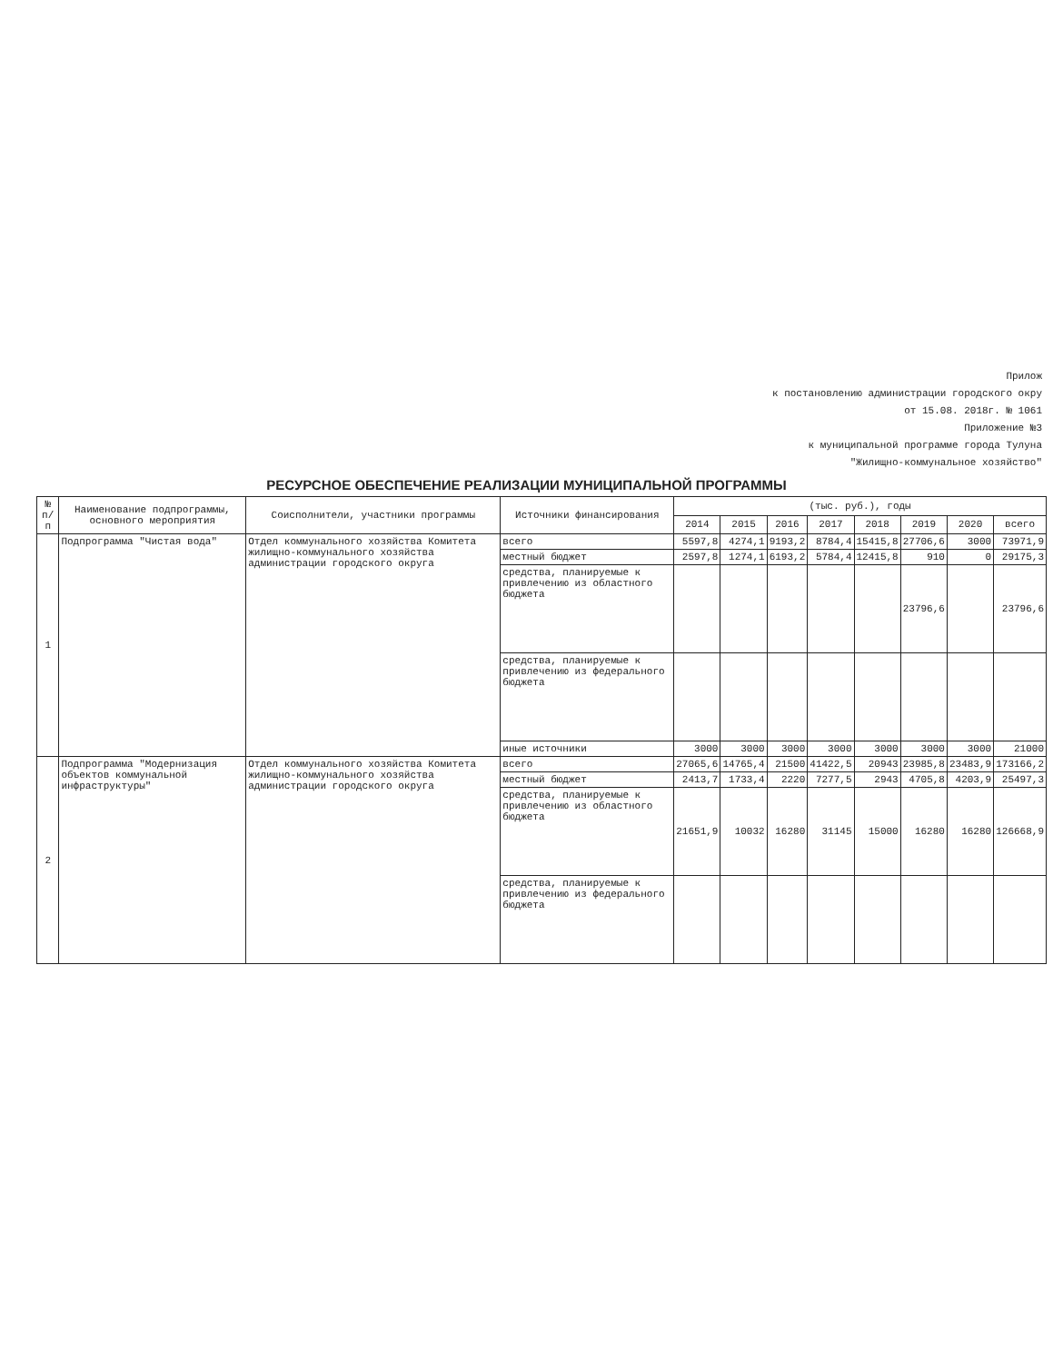Прилож
к постановлению администрации городского окру
от 15.08. 2018г. № 1061
Приложение №3
к муниципальной программе города Тулуна
"Жилищно-коммунальное хозяйство"
РЕСУРСНОЕ ОБЕСПЕЧЕНИЕ РЕАЛИЗАЦИИ МУНИЦИПАЛЬНОЙ ПРОГРАММЫ
| № п/п | Наименование подпрограммы, основного мероприятия | Соисполнители, участники программы | Источники финансирования | (тыс. руб.), годы | | | | | | | |
| --- | --- | --- | --- | --- | --- | --- | --- | --- | --- | --- | --- |
| | | | | 2014 | 2015 | 2016 | 2017 | 2018 | 2019 | 2020 | всего |
| 1 | Подпрограмма "Чистая вода" | Отдел коммунального хозяйства Комитета жилищно-коммунального хозяйства администрации городского округа | всего | 5597,8 | 4274,1 | 9193,2 | 8784,4 | 15415,8 | 27706,6 | 3000 | 73971,9 |
| | | | местный бюджет | 2597,8 | 1274,1 | 6193,2 | 5784,4 | 12415,8 | 910 | 0 | 29175,3 |
| | | | средства, планируемые к привлечению из областного бюджета | | | | | | 23796,6 | | 23796,6 |
| | | | средства, планируемые к привлечению из федерального бюджета | | | | | | | | |
| | | | иные источники | 3000 | 3000 | 3000 | 3000 | 3000 | 3000 | 3000 | 21000 |
| 2 | Подпрограмма "Модернизация объектов коммунальной инфраструктуры" | Отдел коммунального хозяйства Комитета жилищно-коммунального хозяйства администрации городского округа | всего | 27065,6 | 14765,4 | 21500 | 41422,5 | 20943 | 23985,8 | 23483,9 | 173166,2 |
| | | | местный бюджет | 2413,7 | 1733,4 | 2220 | 7277,5 | 2943 | 4705,8 | 4203,9 | 25497,3 |
| | | | средства, планируемые к привлечению из областного бюджета | 21651,9 | 10032 | 16280 | 31145 | 15000 | 16280 | 16280 | 126668,9 |
| | | | средства, планируемые к привлечению из федерального бюджета | | | | | | | | |